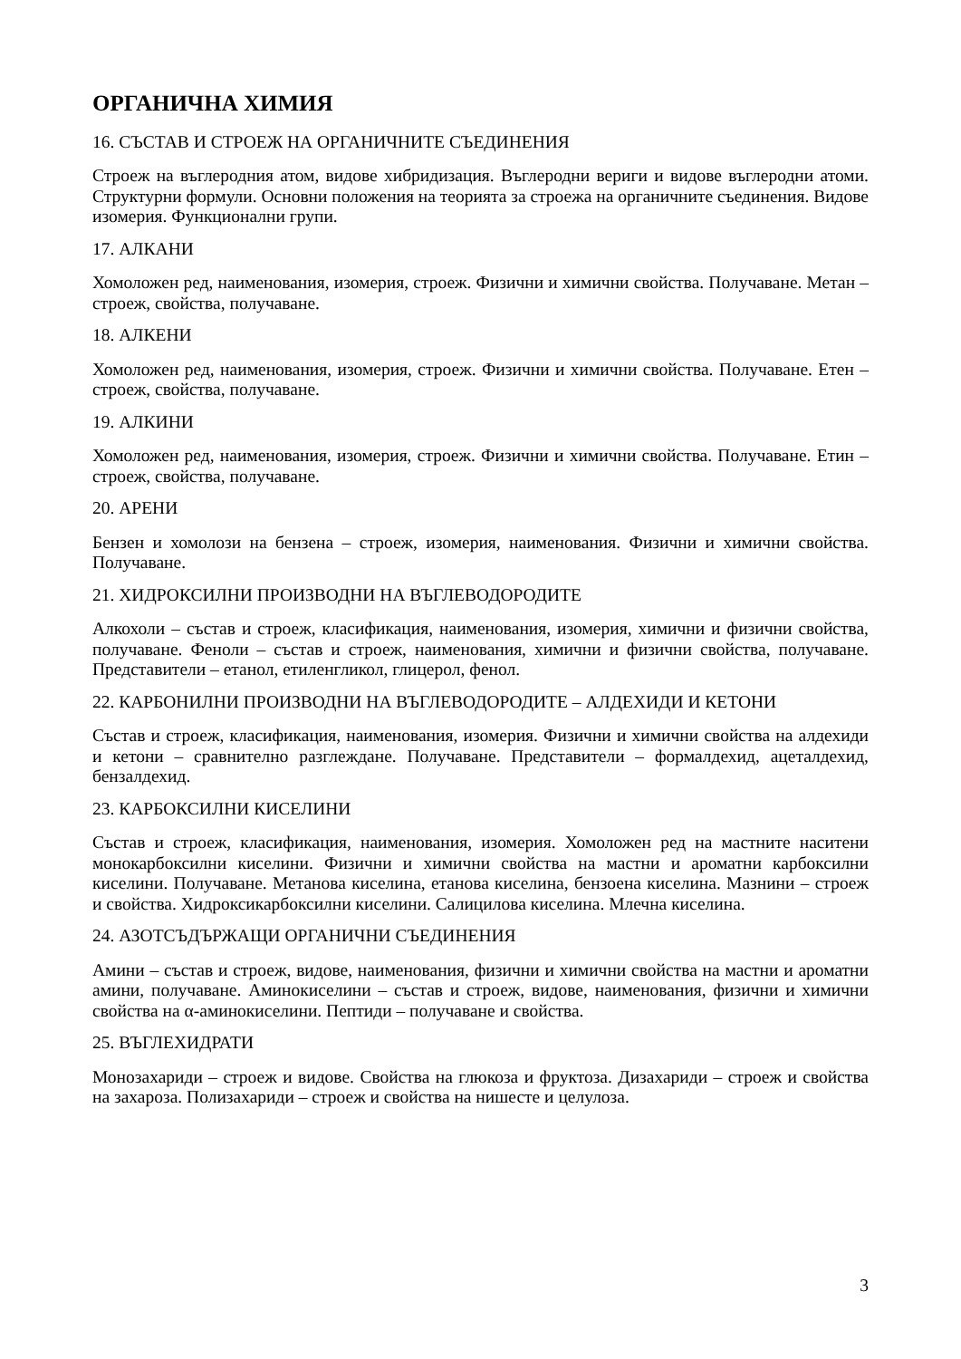ОРГАНИЧНА ХИМИЯ
16. СЪСТАВ И СТРОЕЖ НА ОРГАНИЧНИТЕ СЪЕДИНЕНИЯ
Строеж на въглеродния атом, видове хибридизация. Въглеродни вериги и видове въглеродни атоми. Структурни формули. Основни положения на теорията за строежа на органичните съединения. Видове изомерия. Функционални групи.
17. АЛКАНИ
Хомоложен ред, наименования, изомерия, строеж. Физични и химични свойства. Получаване. Метан – строеж, свойства, получаване.
18. АЛКЕНИ
Хомоложен ред, наименования, изомерия, строеж. Физични и химични свойства. Получаване. Етен – строеж, свойства, получаване.
19. АЛКИНИ
Хомоложен ред, наименования, изомерия, строеж. Физични и химични свойства. Получаване. Етин – строеж, свойства, получаване.
20. АРЕНИ
Бензен и хомолози на бензена – строеж, изомерия, наименования. Физични и химични свойства. Получаване.
21. ХИДРОКСИЛНИ ПРОИЗВОДНИ НА ВЪГЛЕВОДОРОДИТЕ
Алкохоли – състав и строеж, класификация, наименования, изомерия, химични и физични свойства, получаване. Феноли – състав и строеж, наименования, химични и физични свойства, получаване. Представители – етанол, етиленгликол, глицерол, фенол.
22. КАРБОНИЛНИ ПРОИЗВОДНИ НА ВЪГЛЕВОДОРОДИТЕ – АЛДЕХИДИ И КЕТОНИ
Състав и строеж, класификация, наименования, изомерия. Физични и химични свойства на алдехиди и кетони – сравнително разглеждане. Получаване. Представители – формалдехид, ацеталдехид, бензалдехид.
23. КАРБОКСИЛНИ КИСЕЛИНИ
Състав и строеж, класификация, наименования, изомерия. Хомоложен ред на мастните наситени монокарбоксилни киселини. Физични и химични свойства на мастни и ароматни карбоксилни киселини. Получаване. Метанова киселина, етанова киселина, бензоена киселина. Мазнини – строеж и свойства. Хидроксикарбоксилни киселини. Салицилова киселина. Млечна киселина.
24. АЗОТСЪДЪРЖАЩИ ОРГАНИЧНИ СЪЕДИНЕНИЯ
Амини – състав и строеж, видове, наименования, физични и химични свойства на мастни и ароматни амини, получаване. Аминокиселини – състав и строеж, видове, наименования, физични и химични свойства на α-аминокиселини. Пептиди – получаване и свойства.
25. ВЪГЛЕХИДРАТИ
Монозахариди – строеж и видове. Свойства на глюкоза и фруктоза. Дизахариди – строеж и свойства на захароза. Полизахариди – строеж и свойства на нишесте и целулоза.
3